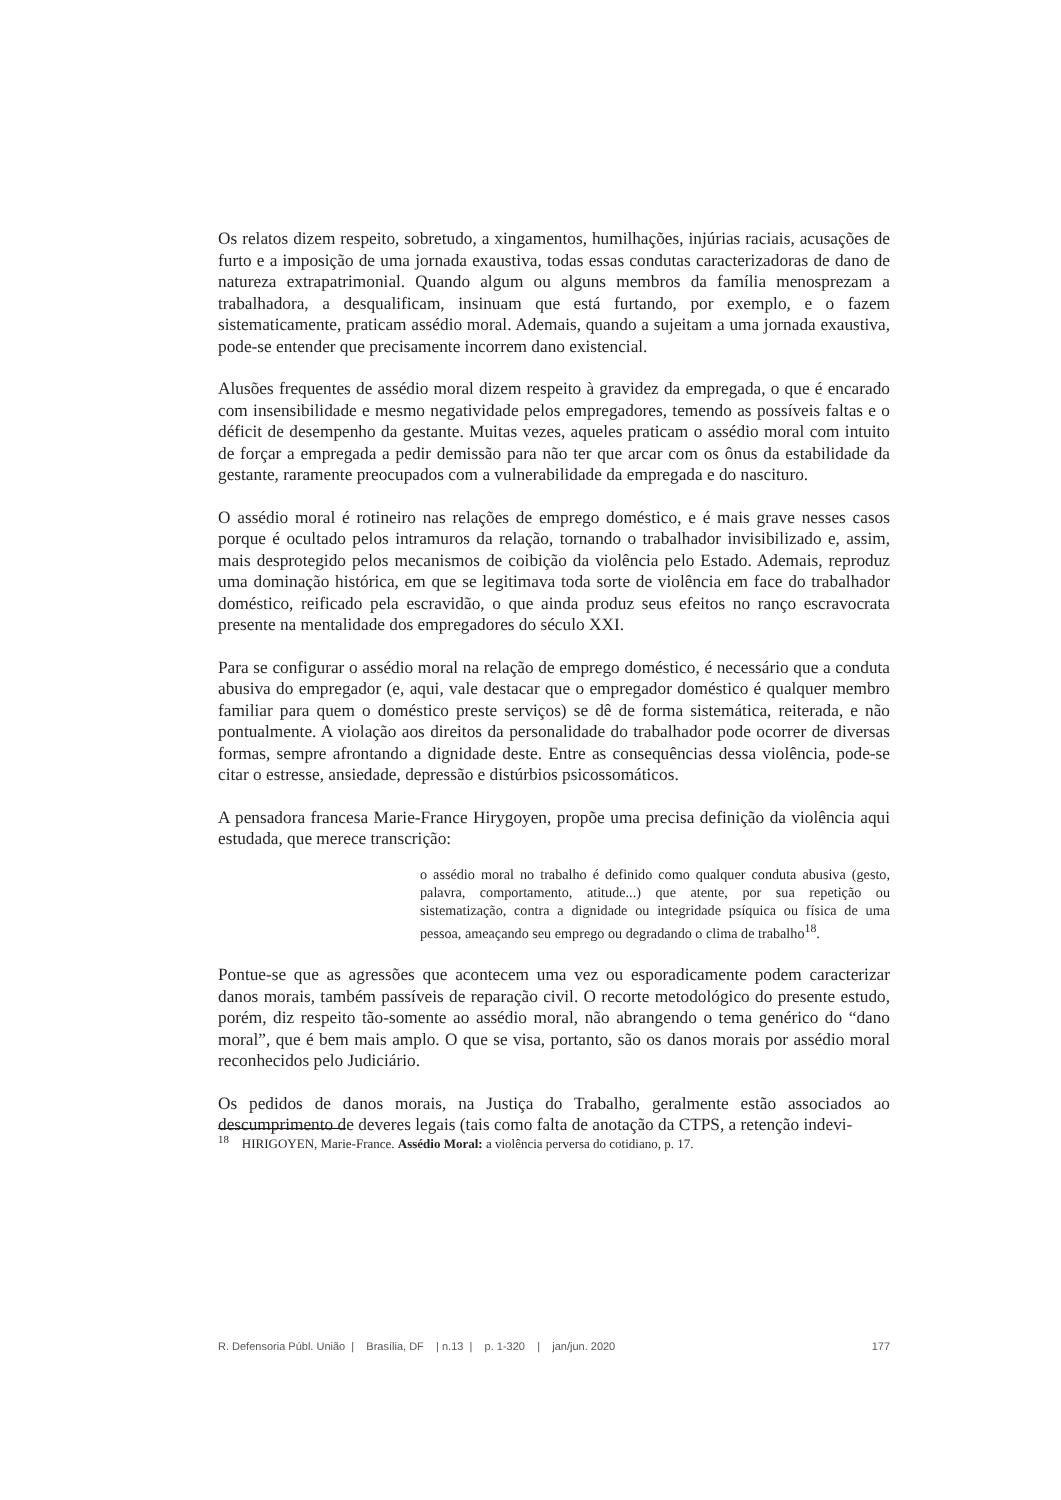Os relatos dizem respeito, sobretudo, a xingamentos, humilhações, injúrias raciais, acusações de furto e a imposição de uma jornada exaustiva, todas essas condutas caracterizadoras de dano de natureza extrapatrimonial. Quando algum ou alguns membros da família menosprezam a trabalhadora, a desqualificam, insinuam que está furtando, por exemplo, e o fazem sistematicamente, praticam assédio moral. Ademais, quando a sujeitam a uma jornada exaustiva, pode-se entender que precisamente incorrem dano existencial.
Alusões frequentes de assédio moral dizem respeito à gravidez da empregada, o que é encarado com insensibilidade e mesmo negatividade pelos empregadores, temendo as possíveis faltas e o déficit de desempenho da gestante. Muitas vezes, aqueles praticam o assédio moral com intuito de forçar a empregada a pedir demissão para não ter que arcar com os ônus da estabilidade da gestante, raramente preocupados com a vulnerabilidade da empregada e do nascituro.
O assédio moral é rotineiro nas relações de emprego doméstico, e é mais grave nesses casos porque é ocultado pelos intramuros da relação, tornando o trabalhador invisibilizado e, assim, mais desprotegido pelos mecanismos de coibição da violência pelo Estado. Ademais, reproduz uma dominação histórica, em que se legitimava toda sorte de violência em face do trabalhador doméstico, reificado pela escravidão, o que ainda produz seus efeitos no ranço escravocrata presente na mentalidade dos empregadores do século XXI.
Para se configurar o assédio moral na relação de emprego doméstico, é necessário que a conduta abusiva do empregador (e, aqui, vale destacar que o empregador doméstico é qualquer membro familiar para quem o doméstico preste serviços) se dê de forma sistemática, reiterada, e não pontualmente. A violação aos direitos da personalidade do trabalhador pode ocorrer de diversas formas, sempre afrontando a dignidade deste. Entre as consequências dessa violência, pode-se citar o estresse, ansiedade, depressão e distúrbios psicossomáticos.
A pensadora francesa Marie-France Hirygoyen, propõe uma precisa definição da violência aqui estudada, que merece transcrição:
o assédio moral no trabalho é definido como qualquer conduta abusiva (gesto, palavra, comportamento, atitude...) que atente, por sua repetição ou sistematização, contra a dignidade ou integridade psíquica ou física de uma pessoa, ameaçando seu emprego ou degradando o clima de trabalho<sup>18</sup>.
Pontue-se que as agressões que acontecem uma vez ou esporadicamente podem caracterizar danos morais, também passíveis de reparação civil. O recorte metodológico do presente estudo, porém, diz respeito tão-somente ao assédio moral, não abrangendo o tema genérico do “dano moral”, que é bem mais amplo. O que se visa, portanto, são os danos morais por assédio moral reconhecidos pelo Judiciário.
Os pedidos de danos morais, na Justiça do Trabalho, geralmente estão associados ao descumprimento de deveres legais (tais como falta de anotação da CTPS, a retenção indevi-
<sup>18</sup> HIRIGOYEN, Marie-France. Assédio Moral: a violência perversa do cotidiano, p. 17.
R. Defensoria Públ. União | Brasília, DF | n.13 | p. 1-320 | jan/jun. 2020 177